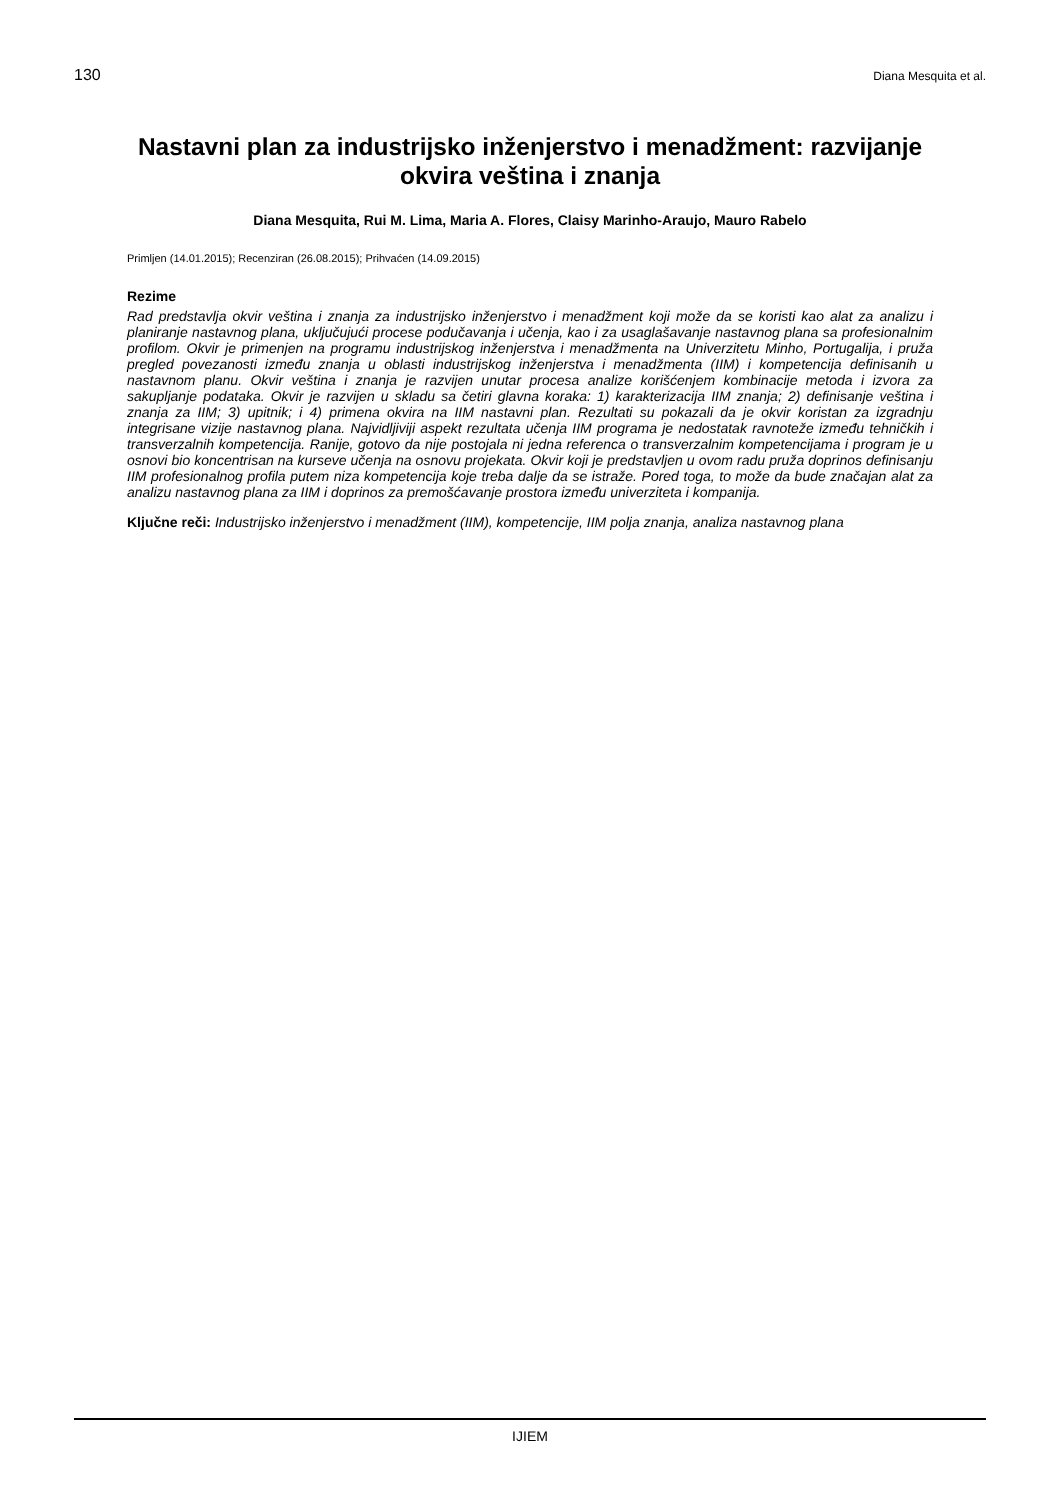130 Diana Mesquita et al.
Nastavni plan za industrijsko inženjerstvo i menadžment: razvijanje okvira veština i znanja
Diana Mesquita, Rui M. Lima, Maria A. Flores, Claisy Marinho-Araujo, Mauro Rabelo
Primljen (14.01.2015); Recenziran (26.08.2015); Prihvaćen (14.09.2015)
Rezime
Rad predstavlja okvir veština i znanja za industrijsko inženjerstvo i menadžment koji može da se koristi kao alat za analizu i planiranje nastavnog plana, uključujući procese podučavanja i učenja, kao i za usaglašavanje nastavnog plana sa profesionalnim profilom. Okvir je primenjen na programu industrijskog inženjerstva i menadžmenta na Univerzitetu Minho, Portugalija, i pruža pregled povezanosti između znanja u oblasti industrijskog inženjerstva i menadžmenta (IIM) i kompetencija definisanih u nastavnom planu. Okvir veština i znanja je razvijen unutar procesa analize korišćenjem kombinacije metoda i izvora za sakupljanje podataka. Okvir je razvijen u skladu sa četiri glavna koraka: 1) karakterizacija IIM znanja; 2) definisanje veština i znanja za IIM; 3) upitnik; i 4) primena okvira na IIM nastavni plan. Rezultati su pokazali da je okvir koristan za izgradnju integrisane vizije nastavnog plana. Najvidljiviji aspekt rezultata učenja IIM programa je nedostatak ravnoteže između tehničkih i transverzalnih kompetencija. Ranije, gotovo da nije postojala ni jedna referenca o transverzalnim kompetencijama i program je u osnovi bio koncentrisan na kurseve učenja na osnovu projekata. Okvir koji je predstavljen u ovom radu pruža doprinos definisanju IIM profesionalnog profila putem niza kompetencija koje treba dalje da se istraže. Pored toga, to može da bude značajan alat za analizu nastavnog plana za IIM i doprinos za premošćavanje prostora između univerziteta i kompanija.
Ključne reči: Industrijsko inženjerstvo i menadžment (IIM), kompetencije, IIM polja znanja, analiza nastavnog plana
IJIEM